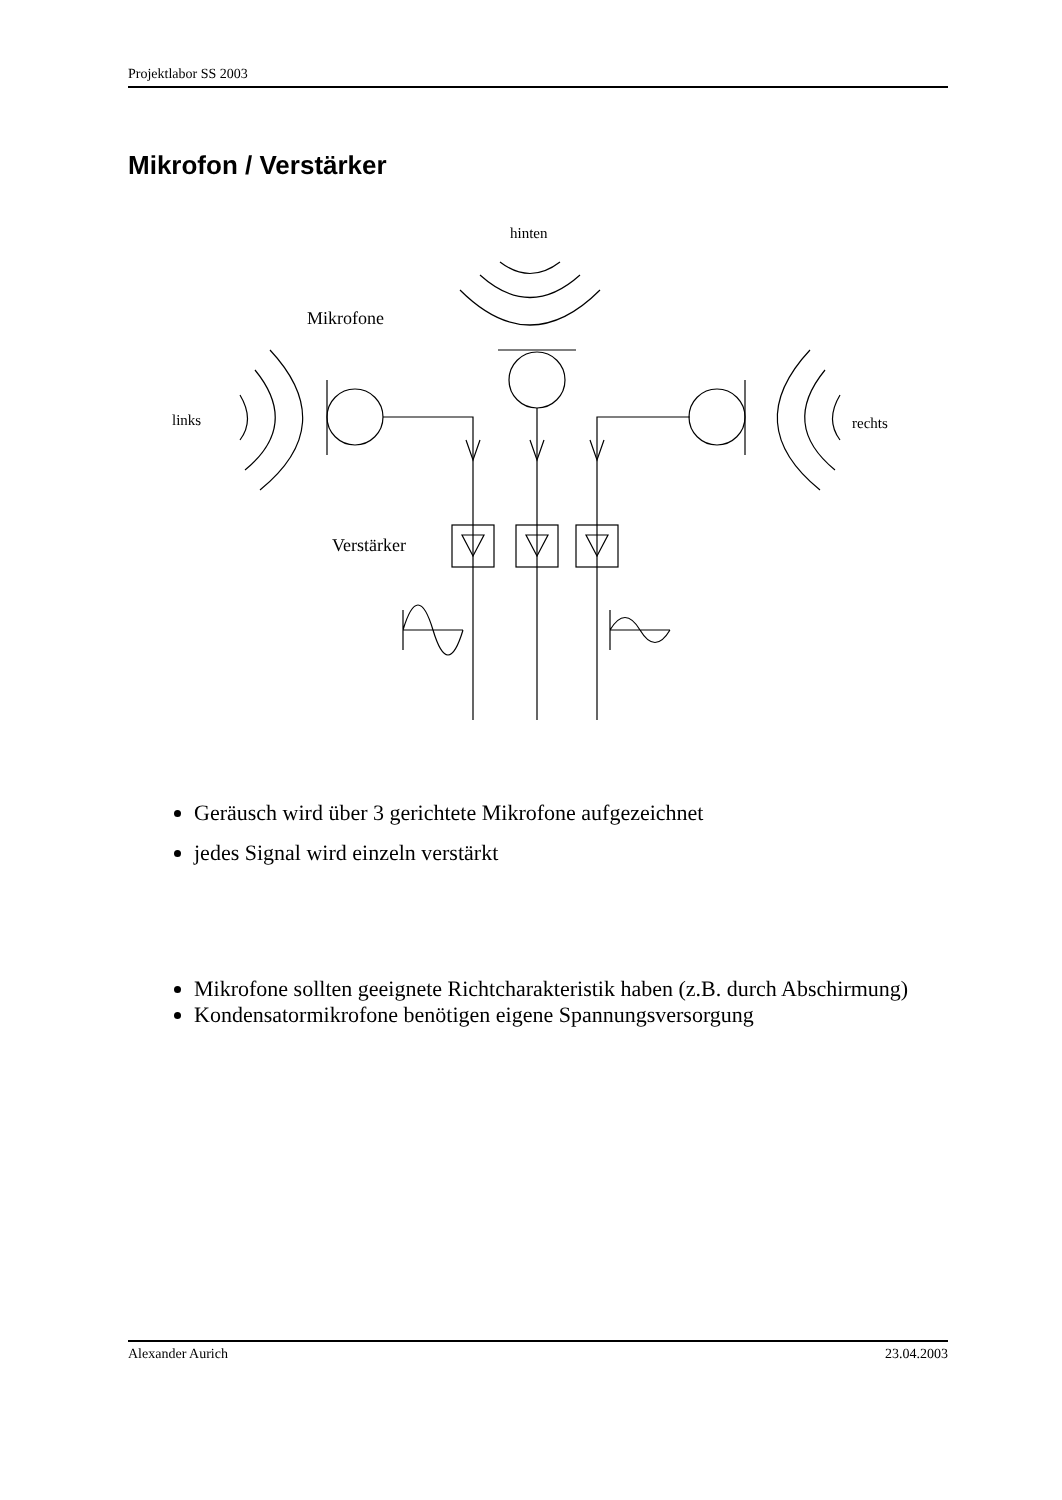Projektlabor SS 2003
Mikrofon / Verstärker
hinten
Mikrofone
links
rechts
Verstärker
Geräusch wird über 3 gerichtete Mikrofone aufgezeichnet
jedes Signal wird einzeln verstärkt
Mikrofone sollten geeignete Richtcharakteristik haben (z.B. durch Abschirmung)
Kondensatormikrofone benötigen eigene Spannungsversorgung
Alexander Aurich 23.04.2003